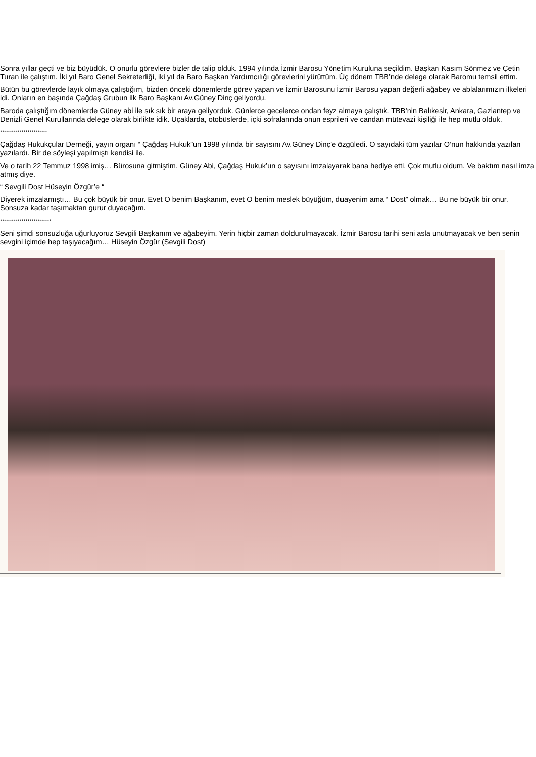Sonra yıllar geçti ve biz büyüdük. O onurlu görevlere bizler de talip olduk. 1994 yılında İzmir Barosu Yönetim Kuruluna seçildim. Başkan Kasım Sönmez ve Çetin Turan ile çalıştım. İki yıl Baro Genel Sekreterliği, iki yıl da Baro Başkan Yardımcılığı görevlerini yürüttüm. Üç dönem TBB’nde delege olarak Baromu temsil ettim.
Bütün bu görevlerde layık olmaya çalıştığım, bizden önceki dönemlerde görev yapan ve İzmir Barosunu İzmir Barosu yapan değerli ağabey ve ablalarımızın ilkeleri idi. Onların en başında Çağdaş Grubun ilk Baro Başkanı Av.Güney Dinç geliyordu.
Baroda çalıştığım dönemlerde Güney abi ile sık sık bir araya geliyorduk. Günlerce gecelerce ondan feyz almaya çalıştık. TBB’nin Balıkesir, Ankara, Gaziantep ve Denizli Genel Kurullarında delege olarak birlikte idik. Uçaklarda, otobüslerde, içki sofralarında onun esprileri ve candan mütevazi kişiliği ile hep mutlu olduk.
************************
Çağdaş Hukukçular Derneği, yayın organı “ Çağdaş Hukuk”un 1998 yılında bir sayısını Av.Güney Dinç’e özgüledi. O sayıdaki tüm yazılar O’nun hakkında yazılan yazılardı. Bir de söyleşi yapılmıştı kendisi ile.
Ve o tarih 22 Temmuz 1998 imiş… Bürosuna gitmiştim. Güney Abi, Çağdaş Hukuk’un o sayısını imzalayarak bana hediye etti. Çok mutlu oldum. Ve baktım nasıl imza atmış diye.
“ Sevgili Dost Hüseyin Özgür’e “
Diyerek imzalamıştı… Bu çok büyük bir onur. Evet O benim Başkanım, evet O benim meslek büyüğüm, duayenim ama “ Dost” olmak… Bu ne büyük bir onur. Sonsuza kadar taşımaktan gurur duyacağım.
**************************
Seni şimdi sonsuzluğa uğurluyoruz Sevgili Başkanım ve ağabeyim. Yerin hiçbir zaman doldurulmayacak. İzmir Barosu tarihi seni asla unutmayacak ve ben senin sevgini içimde hep taşıyacağım… Hüseyin Özgür (Sevgili Dost)